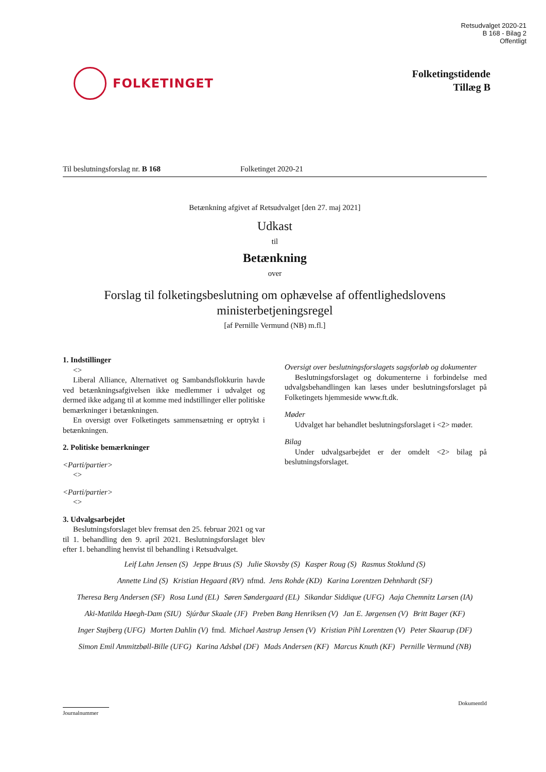Retsudvalget 2020-21
B 168 - Bilag 2
Offentligt
FOLKETINGET
Folketingstidende
Tillæg B
Til beslutningsforslag nr. B 168 Folketinget 2020-21
Betænkning afgivet af Retsudvalget [den 27. maj 2021]
Udkast
til
Betænkning
over
Forslag til folketingsbeslutning om ophævelse af offentlighedslovens ministerbetjeningsregel
[af Pernille Vermund (NB) m.fl.]
1. Indstillinger
<>
Liberal Alliance, Alternativet og Sambandsflokkurin havde ved betænkningsafgivelsen ikke medlemmer i udvalget og dermed ikke adgang til at komme med indstillinger eller politiske bemærkninger i betænkningen.
En oversigt over Folketingets sammensætning er optrykt i betænkningen.
2. Politiske bemærkninger
<Parti/partier>
<>
<Parti/partier>
<>
3. Udvalgsarbejdet
Beslutningsforslaget blev fremsat den 25. februar 2021 og var til 1. behandling den 9. april 2021. Beslutningsforslaget blev efter 1. behandling henvist til behandling i Retsudvalget.
Oversigt over beslutningsforslagets sagsforløb og dokumenter
Beslutningsforslaget og dokumenterne i forbindelse med udvalgsbehandlingen kan læses under beslutningsforslaget på Folketingets hjemmeside www.ft.dk.
Møder
Udvalget har behandlet beslutningsforslaget i <2> møder.
Bilag
Under udvalgsarbejdet er der omdelt <2> bilag på beslutningsforslaget.
Leif Lahn Jensen (S) Jeppe Bruus (S) Julie Skovsby (S) Kasper Roug (S) Rasmus Stoklund (S)
Annette Lind (S) Kristian Hegaard (RV) nfmd. Jens Rohde (KD) Karina Lorentzen Dehnhardt (SF)
Theresa Berg Andersen (SF) Rosa Lund (EL) Søren Søndergaard (EL) Sikandar Siddique (UFG) Aaja Chemnitz Larsen (IA)
Aki-Matilda Høegh-Dam (SIU) Sjúrður Skaale (JF) Preben Bang Henriksen (V) Jan E. Jørgensen (V) Britt Bager (KF)
Inger Støjberg (UFG) Morten Dahlin (V) fmd. Michael Aastrup Jensen (V) Kristian Pihl Lorentzen (V) Peter Skaarup (DF)
Simon Emil Ammitzbøll-Bille (UFG) Karina Adsbøl (DF) Mads Andersen (KF) Marcus Knuth (KF) Pernille Vermund (NB)
DokumentId
Journalnummer